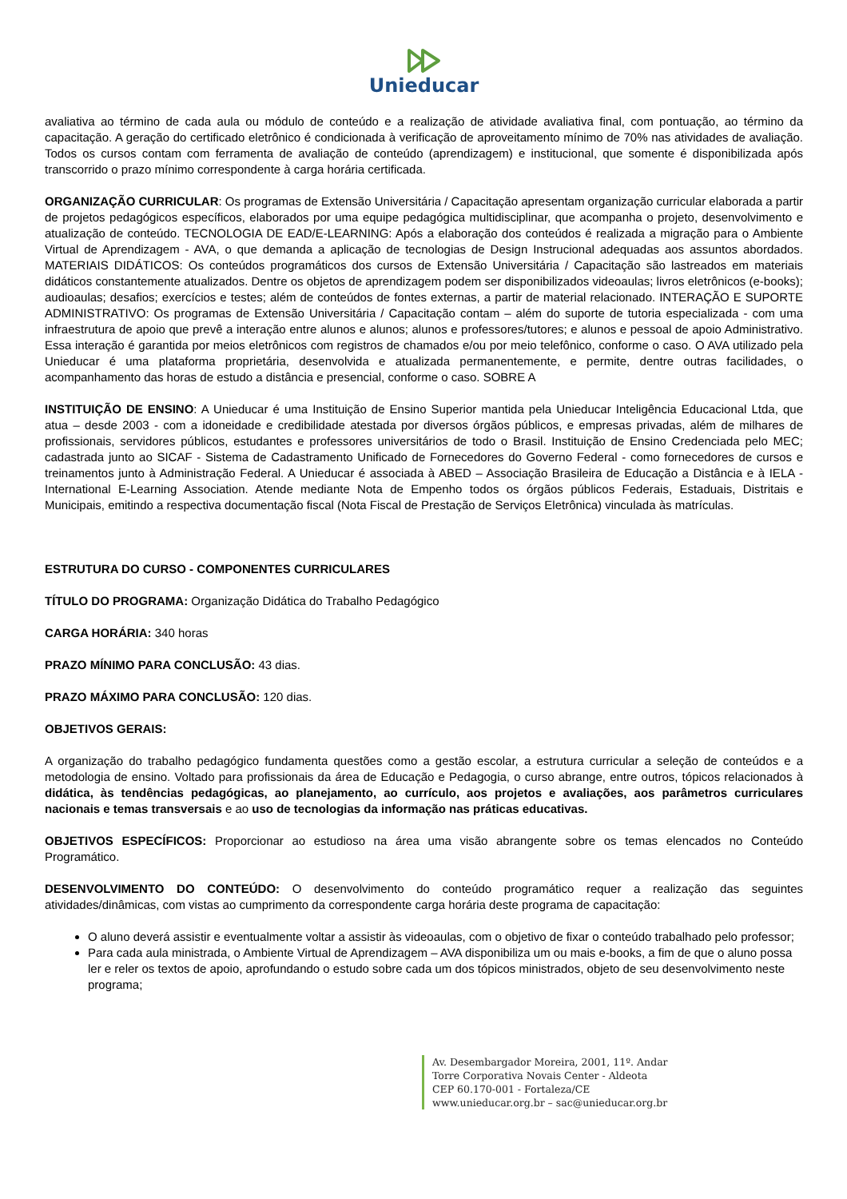Unieducar
avaliativa ao término de cada aula ou módulo de conteúdo e a realização de atividade avaliativa final, com pontuação, ao término da capacitação. A geração do certificado eletrônico é condicionada à verificação de aproveitamento mínimo de 70% nas atividades de avaliação. Todos os cursos contam com ferramenta de avaliação de conteúdo (aprendizagem) e institucional, que somente é disponibilizada após transcorrido o prazo mínimo correspondente à carga horária certificada.
ORGANIZAÇÃO CURRICULAR: Os programas de Extensão Universitária / Capacitação apresentam organização curricular elaborada a partir de projetos pedagógicos específicos, elaborados por uma equipe pedagógica multidisciplinar, que acompanha o projeto, desenvolvimento e atualização de conteúdo. TECNOLOGIA DE EAD/E-LEARNING: Após a elaboração dos conteúdos é realizada a migração para o Ambiente Virtual de Aprendizagem - AVA, o que demanda a aplicação de tecnologias de Design Instrucional adequadas aos assuntos abordados. MATERIAIS DIDÁTICOS: Os conteúdos programáticos dos cursos de Extensão Universitária / Capacitação são lastreados em materiais didáticos constantemente atualizados. Dentre os objetos de aprendizagem podem ser disponibilizados videoaulas; livros eletrônicos (e-books); audioaulas; desafios; exercícios e testes; além de conteúdos de fontes externas, a partir de material relacionado. INTERAÇÃO E SUPORTE ADMINISTRATIVO: Os programas de Extensão Universitária / Capacitação contam – além do suporte de tutoria especializada - com uma infraestrutura de apoio que prevê a interação entre alunos e alunos; alunos e professores/tutores; e alunos e pessoal de apoio Administrativo. Essa interação é garantida por meios eletrônicos com registros de chamados e/ou por meio telefônico, conforme o caso. O AVA utilizado pela Unieducar é uma plataforma proprietária, desenvolvida e atualizada permanentemente, e permite, dentre outras facilidades, o acompanhamento das horas de estudo a distância e presencial, conforme o caso. SOBRE A
INSTITUIÇÃO DE ENSINO: A Unieducar é uma Instituição de Ensino Superior mantida pela Unieducar Inteligência Educacional Ltda, que atua – desde 2003 - com a idoneidade e credibilidade atestada por diversos órgãos públicos, e empresas privadas, além de milhares de profissionais, servidores públicos, estudantes e professores universitários de todo o Brasil. Instituição de Ensino Credenciada pelo MEC; cadastrada junto ao SICAF - Sistema de Cadastramento Unificado de Fornecedores do Governo Federal - como fornecedores de cursos e treinamentos junto à Administração Federal. A Unieducar é associada à ABED – Associação Brasileira de Educação a Distância e à IELA - International E-Learning Association. Atende mediante Nota de Empenho todos os órgãos públicos Federais, Estaduais, Distritais e Municipais, emitindo a respectiva documentação fiscal (Nota Fiscal de Prestação de Serviços Eletrônica) vinculada às matrículas.
ESTRUTURA DO CURSO - COMPONENTES CURRICULARES
TÍTULO DO PROGRAMA: Organização Didática do Trabalho Pedagógico
CARGA HORÁRIA: 340 horas
PRAZO MÍNIMO PARA CONCLUSÃO: 43 dias.
PRAZO MÁXIMO PARA CONCLUSÃO: 120 dias.
OBJETIVOS GERAIS:
A organização do trabalho pedagógico fundamenta questões como a gestão escolar, a estrutura curricular a seleção de conteúdos e a metodologia de ensino. Voltado para profissionais da área de Educação e Pedagogia, o curso abrange, entre outros, tópicos relacionados à didática, às tendências pedagógicas, ao planejamento, ao currículo, aos projetos e avaliações, aos parâmetros curriculares nacionais e temas transversais e ao uso de tecnologias da informação nas práticas educativas.
OBJETIVOS ESPECÍFICOS: Proporcionar ao estudioso na área uma visão abrangente sobre os temas elencados no Conteúdo Programático.
DESENVOLVIMENTO DO CONTEÚDO: O desenvolvimento do conteúdo programático requer a realização das seguintes atividades/dinâmicas, com vistas ao cumprimento da correspondente carga horária deste programa de capacitação:
O aluno deverá assistir e eventualmente voltar a assistir às videoaulas, com o objetivo de fixar o conteúdo trabalhado pelo professor;
Para cada aula ministrada, o Ambiente Virtual de Aprendizagem – AVA disponibiliza um ou mais e-books, a fim de que o aluno possa ler e reler os textos de apoio, aprofundando o estudo sobre cada um dos tópicos ministrados, objeto de seu desenvolvimento neste programa;
Av. Desembargador Moreira, 2001, 11º. Andar
Torre Corporativa Novais Center - Aldeota
CEP 60.170-001 - Fortaleza/CE
www.unieducar.org.br – sac@unieducar.org.br